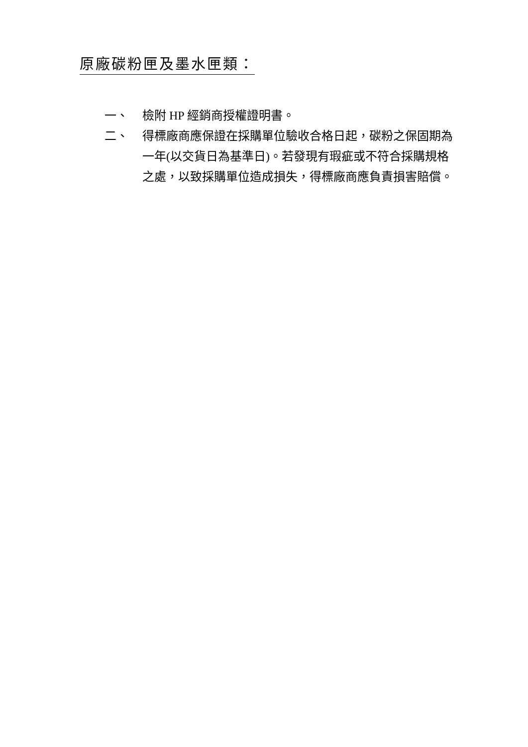原廠碳粉匣及墨水匣類：
一、 檢附 HP 經銷商授權證明書。
二、 得標廠商應保證在採購單位驗收合格日起，碳粉之保固期為一年(以交貨日為基準日)。若發現有瑕疵或不符合採購規格之處，以致採購單位造成損失，得標廠商應負責損害賠償。